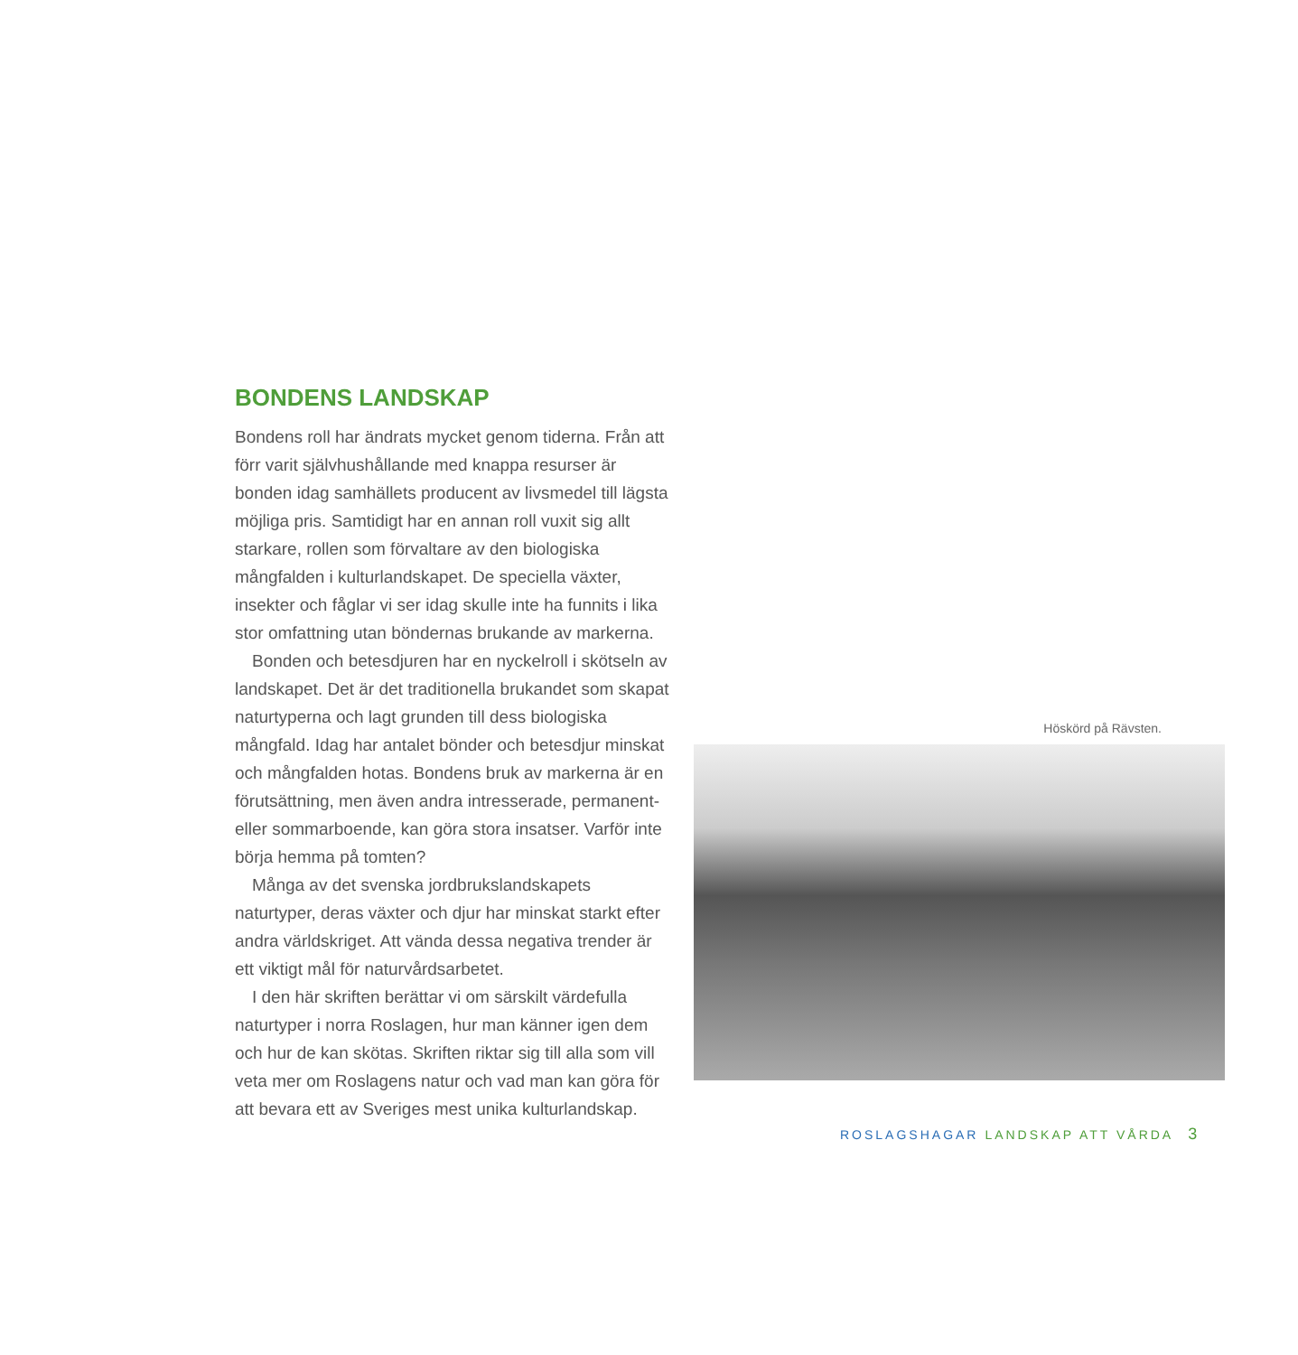BONDENS LANDSKAP
Bondens roll har ändrats mycket genom tiderna. Från att förr varit självhushållande med knappa resurser är bonden idag samhällets producent av livsmedel till lägsta möjliga pris. Samtidigt har en annan roll vuxit sig allt starkare, rollen som förvaltare av den biologiska mångfalden i kulturlandskapet. De speciella växter, insekter och fåglar vi ser idag skulle inte ha funnits i lika stor omfattning utan böndernas brukande av markerna.
Bonden och betesdjuren har en nyckelroll i skötseln av landskapet. Det är det traditionella brukandet som skapat naturtyperna och lagt grunden till dess biologiska mångfald. Idag har antalet bönder och betesdjur minskat och mångfalden hotas. Bondens bruk av markerna är en förutsättning, men även andra intresserade, permanent- eller sommarboende, kan göra stora insatser. Varför inte börja hemma på tomten?
Många av det svenska jordbrukslandskapets naturtyper, deras växter och djur har minskat starkt efter andra världskriget. Att vända dessa negativa trender är ett viktigt mål för naturvårdsarbetet.
I den här skriften berättar vi om särskilt värdefulla naturtyper i norra Roslagen, hur man känner igen dem och hur de kan skötas. Skriften riktar sig till alla som vill veta mer om Roslagens natur och vad man kan göra för att bevara ett av Sveriges mest unika kulturlandskap.
Höskörd på Rävsten.
ROSLAGSHAGAR LANDSKAP ATT VÅRDA 3